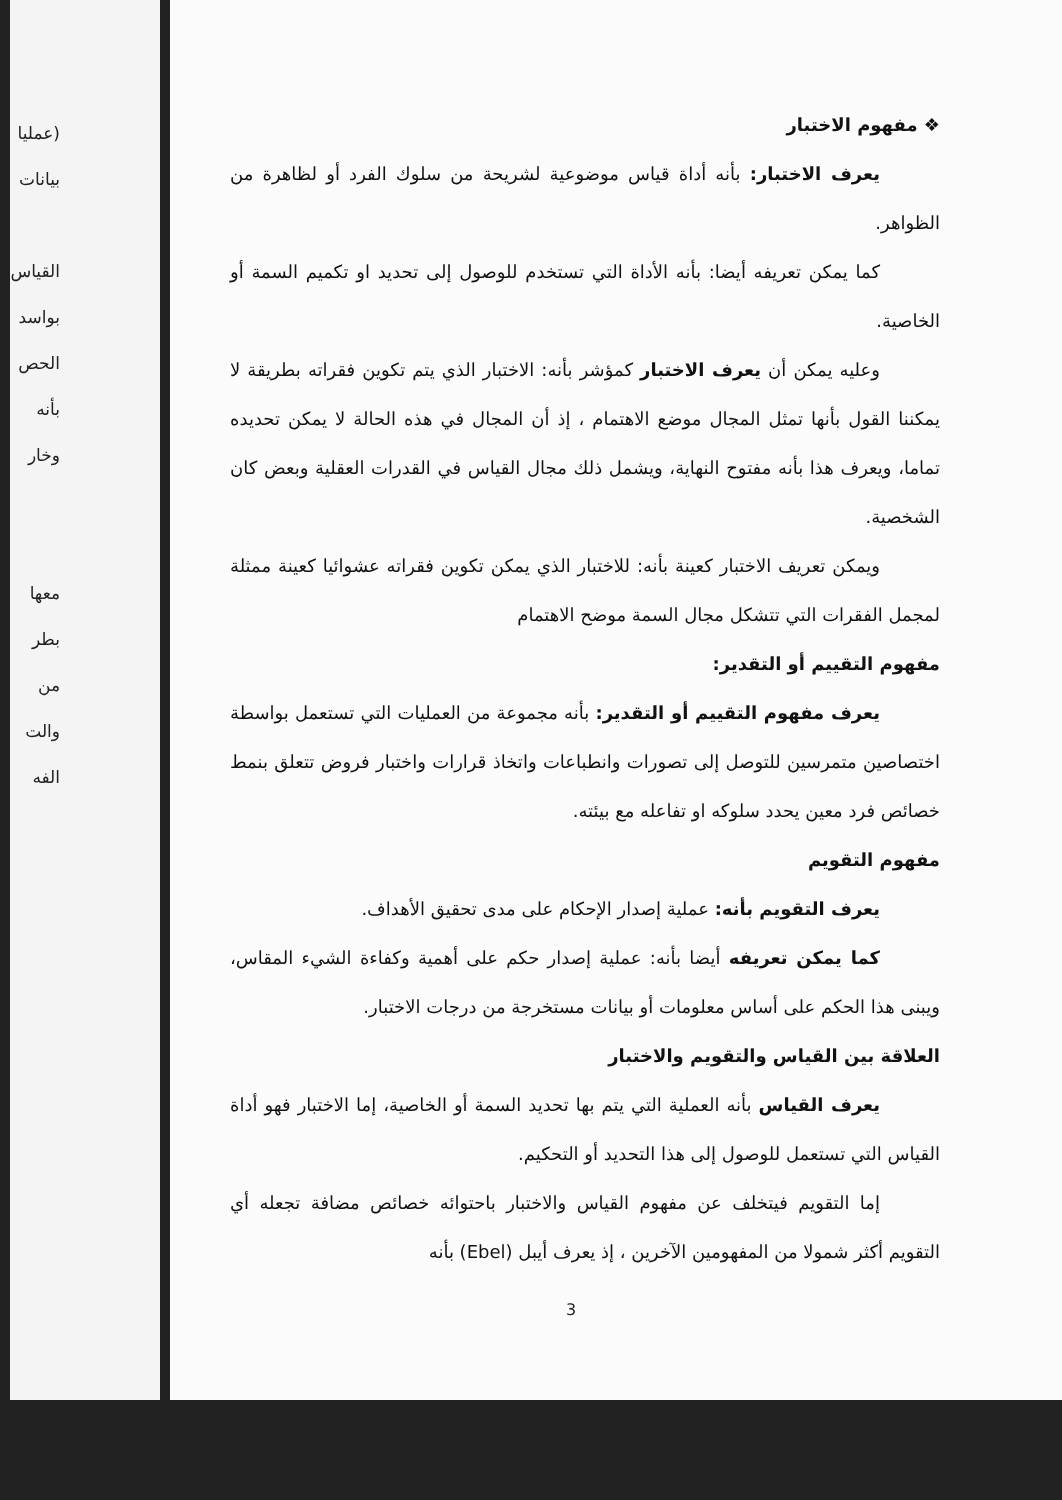(عمليا
بيانات
القياس
بواسد
الحص
بأنه
وخار
معها
بطر
من
والت
الفه
❖ مفهوم الاختبار
يعرف الاختبار: بأنه أداة قياس موضوعية لشريحة من سلوك الفرد أو لظاهرة من الظواهر.
كما يمكن تعريفه أيضا: بأنه الأداة التي تستخدم للوصول إلى تحديد او تكميم السمة أو الخاصية.
وعليه يمكن أن يعرف الاختبار كمؤشر بأنه: الاختبار الذي يتم تكوين فقراته بطريقة لا يمكننا القول بأنها تمثل المجال موضع الاهتمام ، إذ أن المجال في هذه الحالة لا يمكن تحديده تماما، ويعرف هذا بأنه مفتوح النهاية، ويشمل ذلك مجال القياس في القدرات العقلية وبعض كان الشخصية.
ويمكن تعريف الاختبار كعينة بأنه: للاختبار الذي يمكن تكوين فقراته عشوائيا كعينة ممثلة لمجمل الفقرات التي تتشكل مجال السمة موضح الاهتمام
مفهوم التقييم أو التقدير:
يعرف مفهوم التقييم أو التقدير: بأنه مجموعة من العمليات التي تستعمل بواسطة اختصاصين متمرسين للتوصل إلى تصورات وانطباعات واتخاذ قرارات واختبار فروض تتعلق بنمط خصائص فرد معين يحدد سلوكه او تفاعله مع بيئته.
مفهوم التقويم
يعرف التقويم بأنه: عملية إصدار الإحكام على مدى تحقيق الأهداف.
كما يمكن تعريفه أيضا بأنه: عملية إصدار حكم على أهمية وكفاءة الشيء المقاس، ويبنى هذا الحكم على أساس معلومات أو بيانات مستخرجة من درجات الاختبار.
العلاقة بين القياس والتقويم والاختبار
يعرف القياس بأنه العملية التي يتم بها تحديد السمة أو الخاصية، إما الاختبار فهو أداة القياس التي تستعمل للوصول إلى هذا التحديد أو التحكيم.
إما التقويم فيتخلف عن مفهوم القياس والاختبار باحتوائه خصائص مضافة تجعله أي التقويم أكثر شمولا من المفهومين الآخرين ، إذ يعرف أيبل (Ebel) بأنه
3